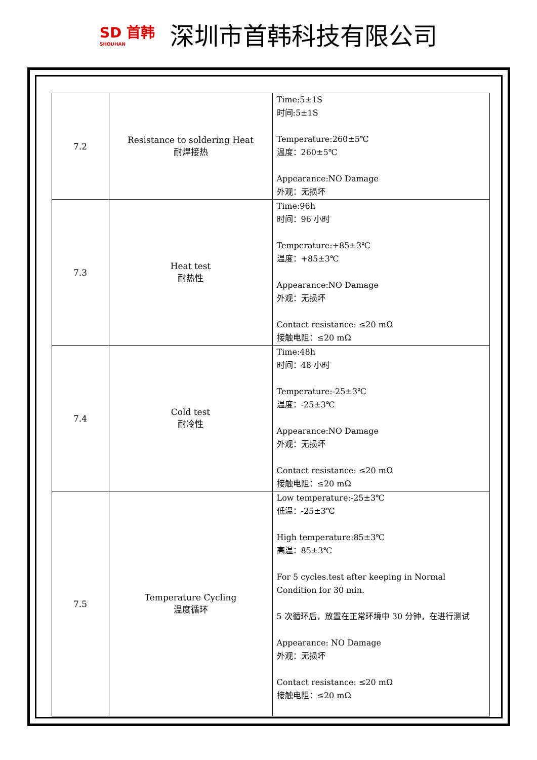SD 首韩
SHOUHAN
深圳市首韩科技有限公司
| 7.2 | Resistance to soldering Heat 耐焊接热 | Time:5±1S 时间:5±1S Temperature:260±5℃ 温度：260±5℃ Appearance:NO Damage 外观：无损坏 |
| 7.3 | Heat test 耐热性 | Time:96h 时间：96 小时 Temperature:+85±3℃ 温度：+85±3℃ Appearance:NO Damage 外观：无损坏 Contact resistance: ≤20 mΩ 接触电阻：≤20 mΩ |
| 7.4 | Cold test 耐冷性 | Time:48h 时间：48 小时 Temperature:-25±3℃ 温度：-25±3℃ Appearance:NO Damage 外观：无损坏 Contact resistance: ≤20 mΩ 接触电阻：≤20 mΩ |
| 7.5 | Temperature Cycling 温度循环 | Low temperature:-25±3℃ 低温：-25±3℃ High temperature:85±3℃ 高温：85±3℃ For 5 cycles.test after keeping in Normal Condition for 30 min. 5 次循环后，放置在正常环境中 30 分钟，在进行测试 Appearance: NO Damage 外观：无损坏 Contact resistance: ≤20 mΩ 接触电阻：≤20 mΩ |